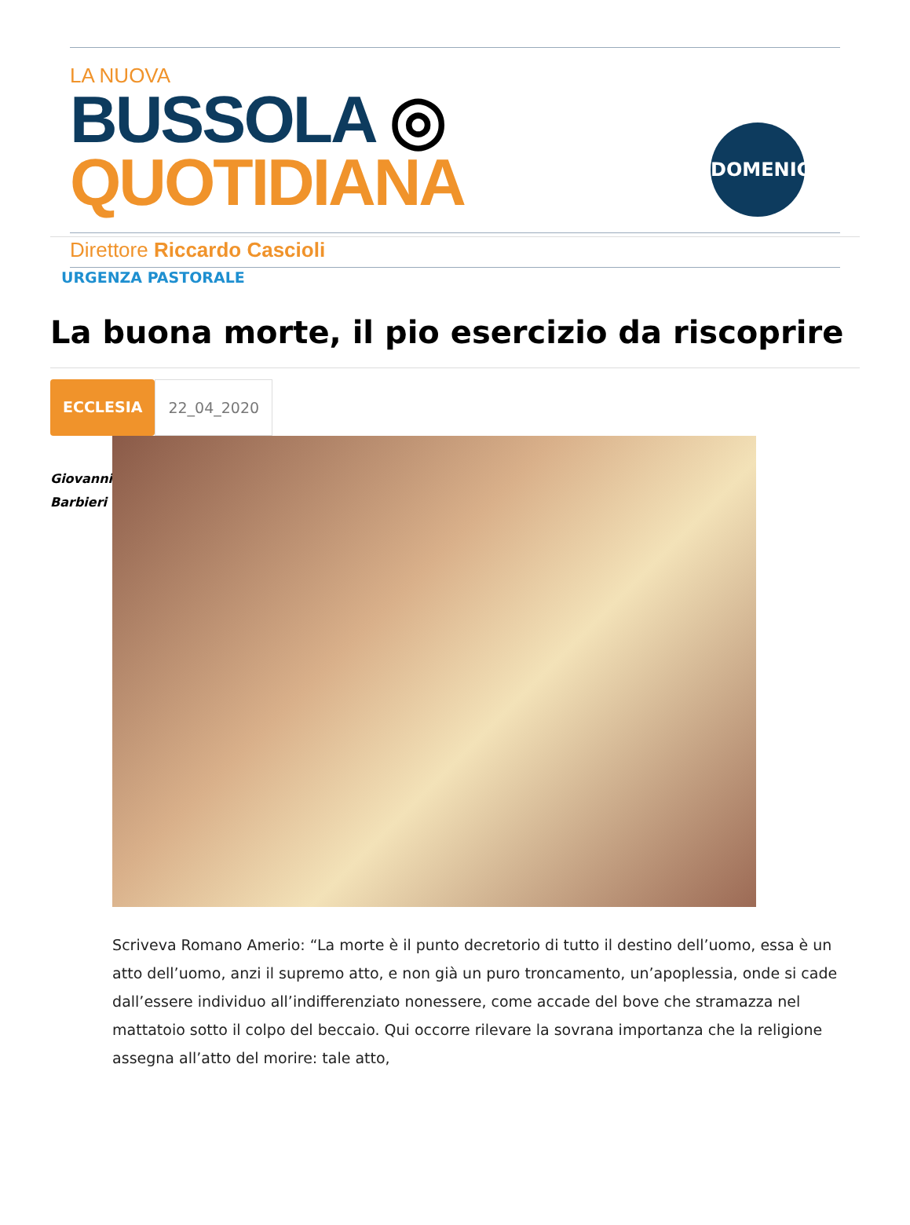LA NUOVA
BUSSOLA ◎ QUOTIDIANA
DOMENICA
Direttore Riccardo Cascioli
URGENZA PASTORALE
La buona morte, il pio esercizio da riscoprire
ECCLESIA 22_04_2020
Giovanni
Barbieri
Scriveva Romano Amerio: “La morte è il punto decretorio di tutto il destino dell’uomo, essa è un atto dell’uomo, anzi il supremo atto, e non già un puro troncamento, un’apoplessia, onde si cade dall’essere individuo all’indifferenziato nonessere, come accade del bove che stramazza nel mattatoio sotto il colpo del beccaio. Qui occorre rilevare la sovrana importanza che la religione assegna all’atto del morire: tale atto,